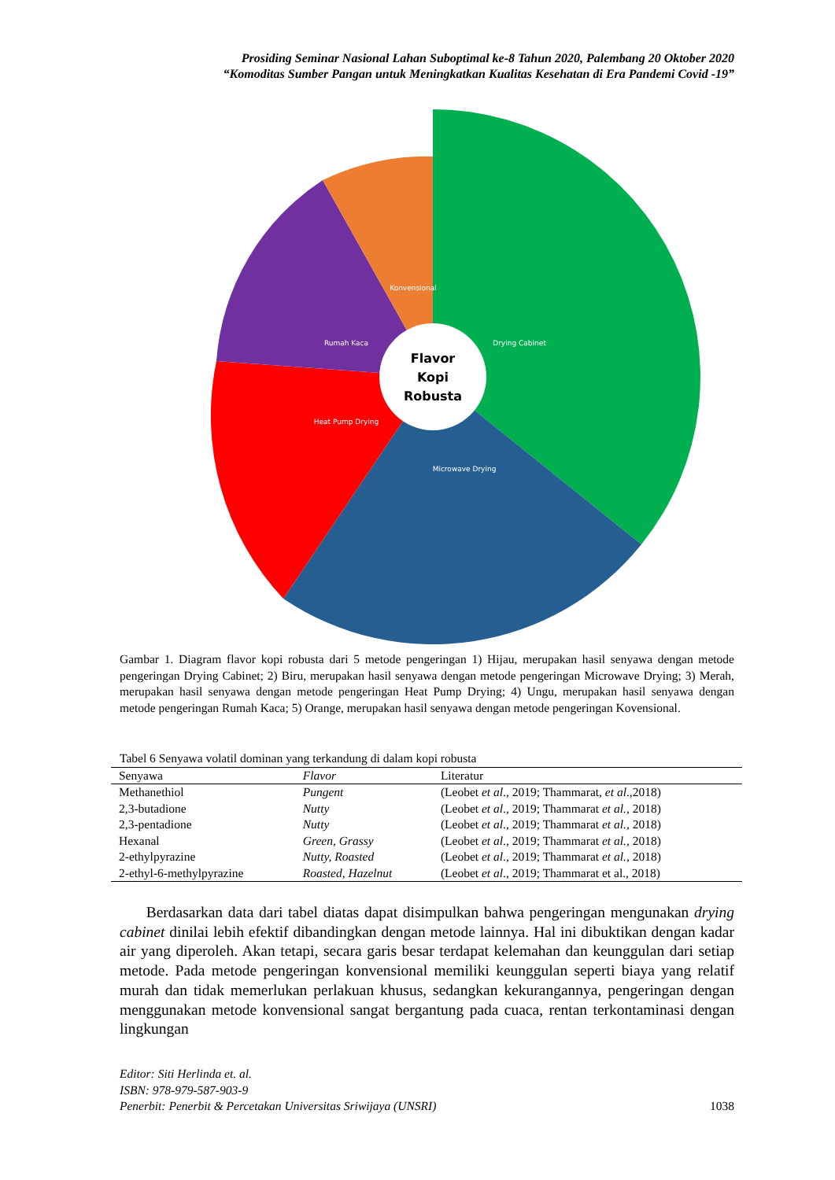Prosiding Seminar Nasional Lahan Suboptimal ke-8 Tahun 2020, Palembang 20 Oktober 2020
“Komoditas Sumber Pangan untuk Meningkatkan Kualitas Kesehatan di Era Pandemi Covid -19”
Flavor Kopi Robusta
Drying Cabinet
Microwave Drying
Heat Pump Drying
Rumah Kaca
Konvensional
Gambar 1. Diagram flavor kopi robusta dari 5 metode pengeringan 1) Hijau, merupakan hasil senyawa dengan metode pengeringan Drying Cabinet; 2) Biru, merupakan hasil senyawa dengan metode pengeringan Microwave Drying; 3) Merah, merupakan hasil senyawa dengan metode pengeringan Heat Pump Drying; 4) Ungu, merupakan hasil senyawa dengan metode pengeringan Rumah Kaca; 5) Orange, merupakan hasil senyawa dengan metode pengeringan Kovensional.
Tabel 6 Senyawa volatil dominan yang terkandung di dalam kopi robusta
| Senyawa | Flavor | Literatur |
| --- | --- | --- |
| Methanethiol | Pungent | (Leobet et al ., 2019; Thammarat, et al .,2018) |
| 2,3-butadione | Nutty | (Leobet et al ., 2019; Thammarat et al. , 2018) |
| 2,3-pentadione | Nutty | (Leobet et al ., 2019; Thammarat et al. , 2018) |
| Hexanal | Green, Grassy | (Leobet et al ., 2019; Thammarat et al. , 2018) |
| 2-ethylpyrazine | Nutty, Roasted | (Leobet et al ., 2019; Thammarat et al. , 2018) |
| 2-ethyl-6-methylpyrazine | Roasted, Hazelnut | (Leobet et al ., 2019; Thammarat et al., 2018) |
Berdasarkan data dari tabel diatas dapat disimpulkan bahwa pengeringan mengunakan drying cabinet dinilai lebih efektif dibandingkan dengan metode lainnya. Hal ini dibuktikan dengan kadar air yang diperoleh. Akan tetapi, secara garis besar terdapat kelemahan dan keunggulan dari setiap metode. Pada metode pengeringan konvensional memiliki keunggulan seperti biaya yang relatif murah dan tidak memerlukan perlakuan khusus, sedangkan kekurangannya, pengeringan dengan menggunakan metode konvensional sangat bergantung pada cuaca, rentan terkontaminasi dengan lingkungan
Editor: Siti Herlinda et. al.
ISBN: 978-979-587-903-9
Penerbit: Penerbit & Percetakan Universitas Sriwijaya (UNSRI)
1038